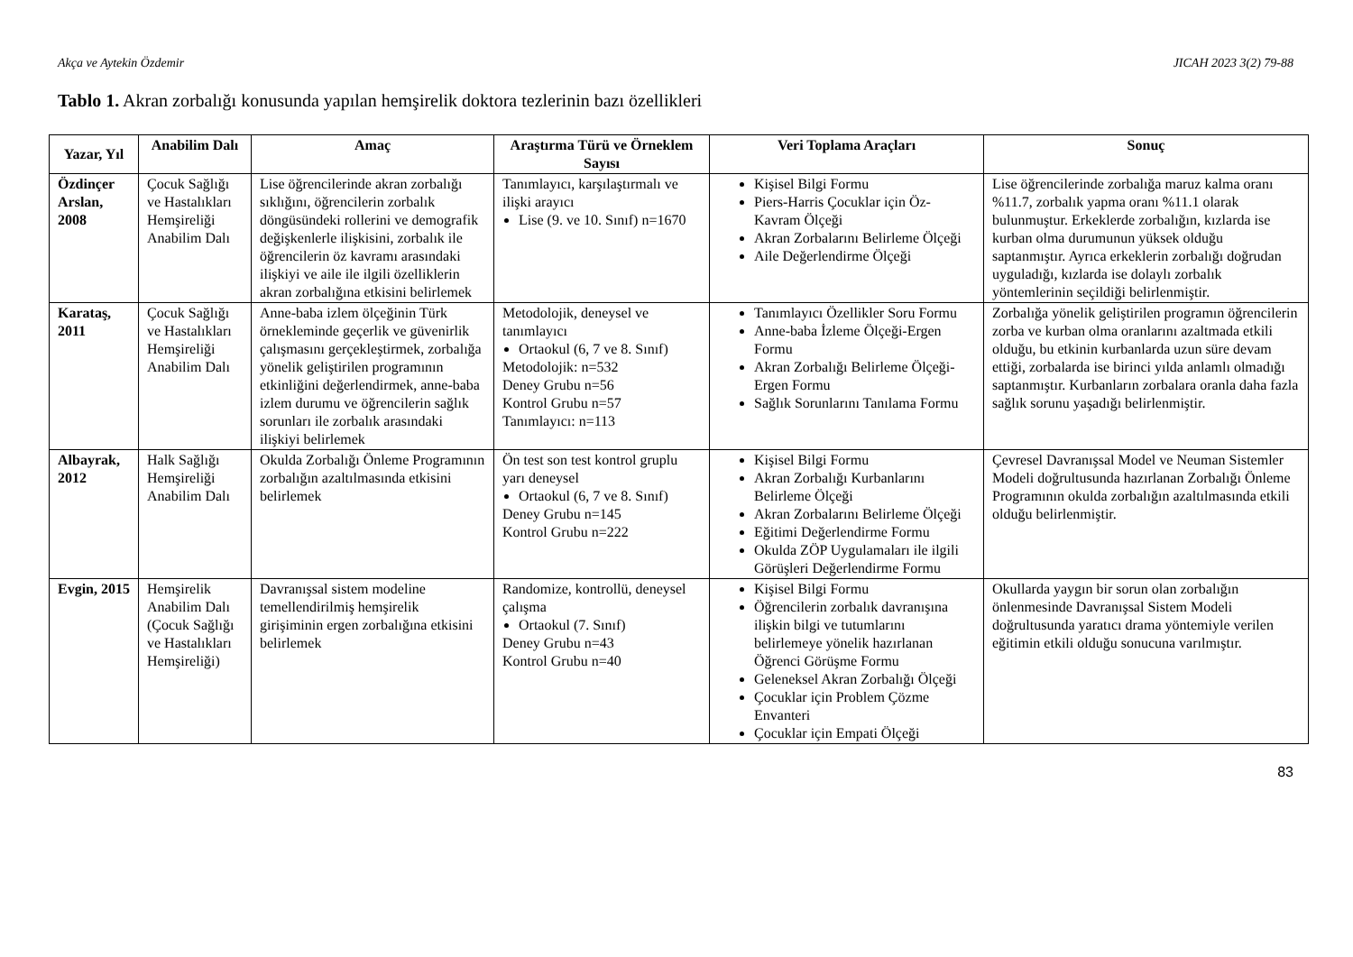Akça ve Aytekin Özdemir JICAH 2023 3(2) 79-88
Tablo 1. Akran zorbalığı konusunda yapılan hemşirelik doktora tezlerinin bazı özellikleri
| Yazar, Yıl | Anabilim Dalı | Amaç | Araştırma Türü ve Örneklem Sayısı | Veri Toplama Araçları | Sonuç |
| --- | --- | --- | --- | --- | --- |
| Özdinçer Arslan, 2008 | Çocuk Sağlığı ve Hastalıkları Hemşireliği Anabilim Dalı | Lise öğrencilerinde akran zorbalığı sıklığını, öğrencilerin zorbalık döngüsündeki rollerini ve demografik değişkenlerle ilişkisini, zorbalık ile öğrencilerin öz kavramı arasındaki ilişkiyi ve aile ile ilgili özelliklerin akran zorbalığına etkisini belirlemek | Tanımlayıcı, karşılaştırmalı ve ilişki arayıcı Lise (9. ve 10. Sınıf) n=1670 | Kişisel Bilgi Formu Piers-Harris Çocuklar için Öz-Kavram Ölçeği Akran Zorbalarını Belirleme Ölçeği Aile Değerlendirme Ölçeği | Lise öğrencilerinde zorbalığa maruz kalma oranı %11.7, zorbalık yapma oranı %11.1 olarak bulunmuştur. Erkeklerde zorbalığın, kızlarda ise kurban olma durumunun yüksek olduğu saptanmıştır. Ayrıca erkeklerin zorbalığı doğrudan uyguladığı, kızlarda ise dolaylı zorbalık yöntemlerinin seçildiği belirlenmiştir. |
| Karataş, 2011 | Çocuk Sağlığı ve Hastalıkları Hemşireliği Anabilim Dalı | Anne-baba izlem ölçeğinin Türk örnekleminde geçerlik ve güvenirlik çalışmasını gerçekleştirmek, zorbalığa yönelik geliştirilen programının etkinliğini değerlendirmek, anne-baba izlem durumu ve öğrencilerin sağlık sorunları ile zorbalık arasındaki ilişkiyi belirlemek | Metodolojik, deneysel ve tanımlayıcı Ortaokul (6, 7 ve 8. Sınıf) Metodolojik: n=532 Deney Grubu n=56 Kontrol Grubu n=57 Tanımlayıcı: n=113 | Tanımlayıcı Özellikler Soru Formu Anne-baba İzleme Ölçeği-Ergen Formu Akran Zorbalığı Belirleme Ölçeği-Ergen Formu Sağlık Sorunlarını Tanılama Formu | Zorbalığa yönelik geliştirilen programın öğrencilerin zorba ve kurban olma oranlarını azaltmada etkili olduğu, bu etkinin kurbanlarda uzun süre devam ettiği, zorbalarda ise birinci yılda anlamlı olmadığı saptanmıştır. Kurbanların zorbalara oranla daha fazla sağlık sorunu yaşadığı belirlenmiştir. |
| Albayrak, 2012 | Halk Sağlığı Hemşireliği Anabilim Dalı | Okulda Zorbalığı Önleme Programının zorbalığın azaltılmasında etkisini belirlemek | Ön test son test kontrol gruplu yarı deneysel Ortaokul (6, 7 ve 8. Sınıf) Deney Grubu n=145 Kontrol Grubu n=222 | Kişisel Bilgi Formu Akran Zorbalığı Kurbanlarını Belirleme Ölçeği Akran Zorbalarını Belirleme Ölçeği Eğitimi Değerlendirme Formu Okulda ZÖP Uygulamaları ile ilgili Görüşleri Değerlendirme Formu | Çevresel Davranışsal Model ve Neuman Sistemler Modeli doğrultusunda hazırlanan Zorbalığı Önleme Programının okulda zorbalığın azaltılmasında etkili olduğu belirlenmiştir. |
| Evgin, 2015 | Hemşirelik Anabilim Dalı (Çocuk Sağlığı ve Hastalıkları Hemşireliği) | Davranışsal sistem modeline temellendirilmiş hemşirelik girişiminin ergen zorbalığına etkisini belirlemek | Randomize, kontrollü, deneysel çalışma Ortaokul (7. Sınıf) Deney Grubu n=43 Kontrol Grubu n=40 | Kişisel Bilgi Formu Öğrencilerin zorbalık davranışına ilişkin bilgi ve tutumlarını belirlemeye yönelik hazırlanan Öğrenci Görüşme Formu Geleneksel Akran Zorbalığı Ölçeği Çocuklar için Problem Çözme Envanteri Çocuklar için Empati Ölçeği | Okullarda yaygın bir sorun olan zorbalığın önlenmesinde Davranışsal Sistem Modeli doğrultusunda yaratıcı drama yöntemiyle verilen eğitimin etkili olduğu sonucuna varılmıştır. |
83